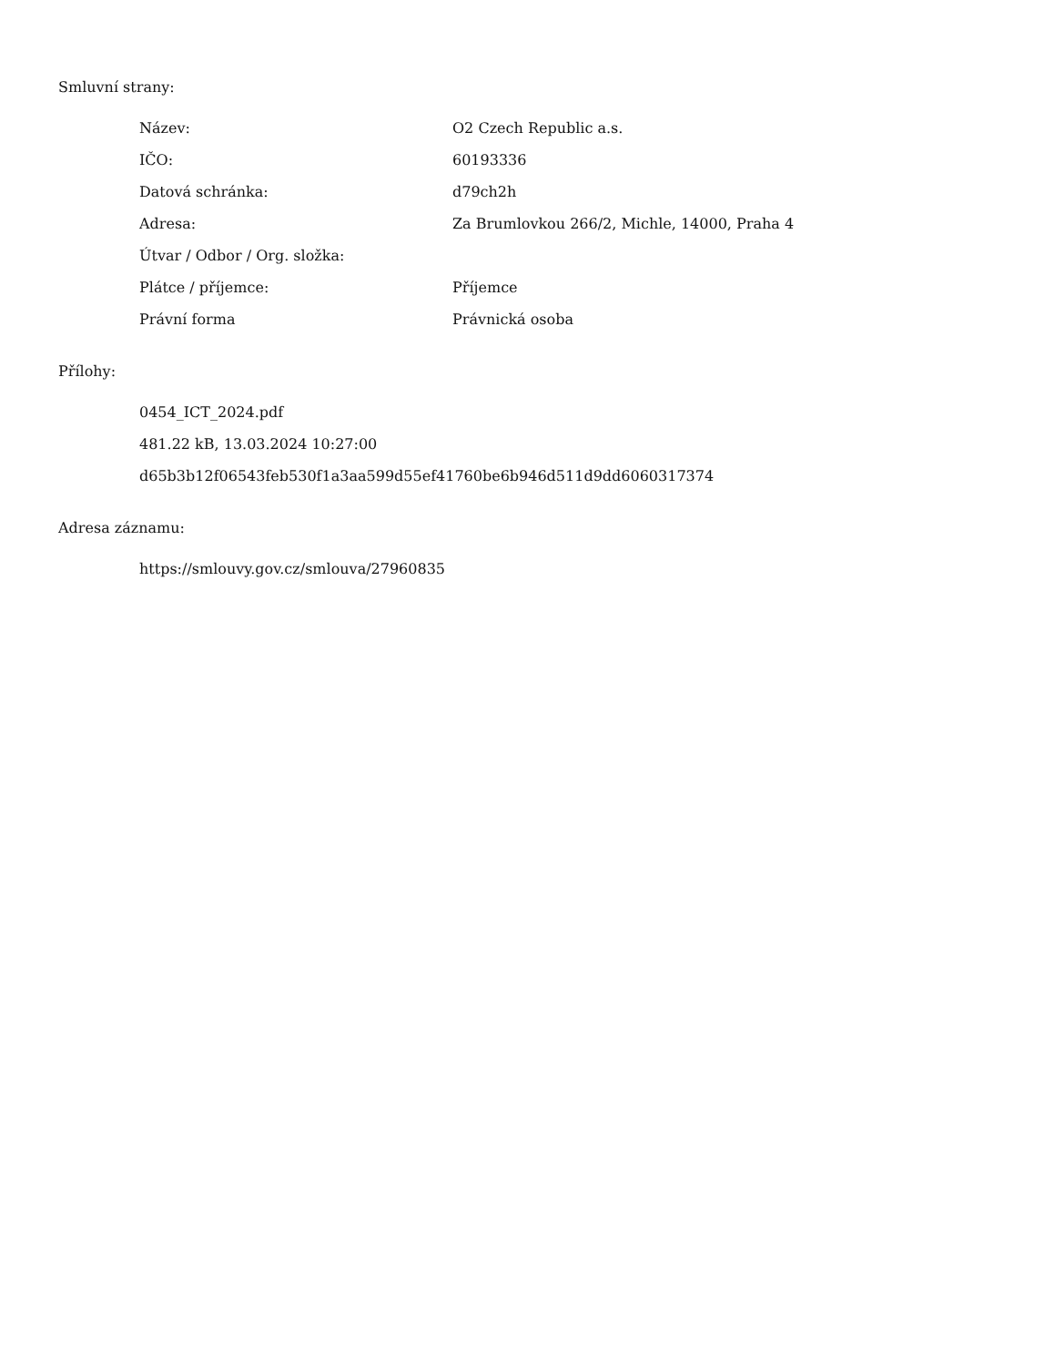Smluvní strany:
| Název: | O2 Czech Republic a.s. |
| IČO: | 60193336 |
| Datová schránka: | d79ch2h |
| Adresa: | Za Brumlovkou 266/2, Michle, 14000, Praha 4 |
| Útvar / Odbor / Org. složka: | |
| Plátce / příjemce: | Příjemce |
| Právní forma | Právnická osoba |
Přílohy:
0454_ICT_2024.pdf
481.22 kB, 13.03.2024 10:27:00
d65b3b12f06543feb530f1a3aa599d55ef41760be6b946d511d9dd6060317374
Adresa záznamu:
https://smlouvy.gov.cz/smlouva/27960835